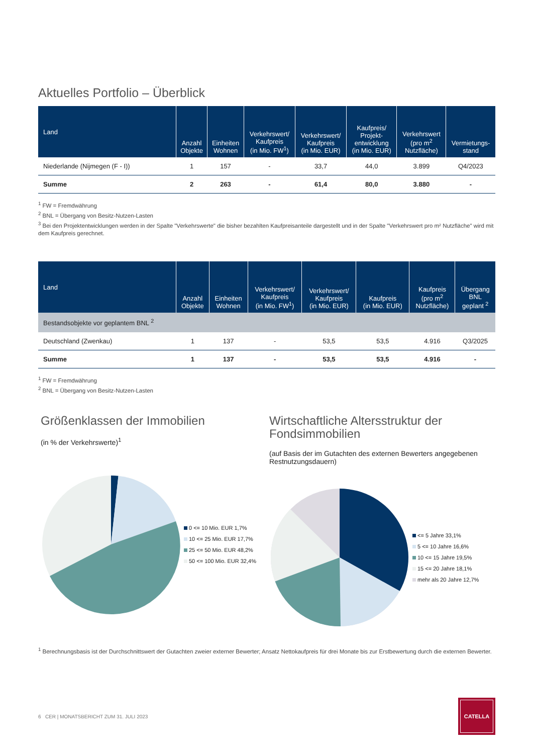Aktuelles Portfolio – Überblick
| Land | Anzahl Objekte | Einheiten Wohnen | Verkehrswert/ Kaufpreis (in Mio. FW<sup>1</sup>) | Verkehrswert/ Kaufpreis (in Mio. EUR) | Kaufpreis/ Projekt- entwicklung (in Mio. EUR) | Verkehrswert (pro m<sup>2</sup> Nutzfläche) | Vermietungs- stand |
| --- | --- | --- | --- | --- | --- | --- | --- |
| Niederlande (Nijmegen (F - I)) | 1 | 157 | - | 33,7 | 44,0 | 3.899 | Q4/2023 |
| Summe | 2 | 263 | - | 61,4 | 80,0 | 3.880 | - |
<sup>1</sup> FW = Fremdwährung
<sup>2</sup> BNL = Übergang von Besitz-Nutzen-Lasten
<sup>3</sup> Bei den Projektentwicklungen werden in der Spalte "Verkehrswerte" die bisher bezahlten Kaufpreisanteile dargestellt und in der Spalte "Verkehrswert pro m² Nutzfläche" wird mit dem Kaufpreis gerechnet.
| Land | Anzahl Objekte | Einheiten Wohnen | Verkehrswert/ Kaufpreis (in Mio. FW<sup>1</sup>) | Verkehrswert/ Kaufpreis (in Mio. EUR) | Kaufpreis (in Mio. EUR) | Kaufpreis (pro m<sup>2</sup> Nutzfläche) | Übergang BNL geplant <sup>2</sup> |
| --- | --- | --- | --- | --- | --- | --- | --- |
| Bestandsobjekte vor geplantem BNL <sup>2</sup> | | | | | | | |
| Deutschland (Zwenkau) | 1 | 137 | - | 53,5 | 53,5 | 4.916 | Q3/2025 |
| Summe | 1 | 137 | - | 53,5 | 53,5 | 4.916 | - |
<sup>1</sup> FW = Fremdwährung
<sup>2</sup> BNL = Übergang von Besitz-Nutzen-Lasten
Größenklassen der Immobilien
(in % der Verkehrswerte)<sup>1</sup>
0 <= 10 Mio. EUR 1,7%
10 <= 25 Mio. EUR 17,7%
25 <= 50 Mio. EUR 48,2%
50 <= 100 Mio. EUR 32,4%
Wirtschaftliche Altersstruktur der Fondsimmobilien
(auf Basis der im Gutachten des externen Bewerters angegebenen Restnutzungsdauern)
<= 5 Jahre 33,1%
5 <= 10 Jahre 16,6%
10 <= 15 Jahre 19,5%
15 <= 20 Jahre 18,1%
mehr als 20 Jahre 12,7%
<sup>1</sup> Berechnungsbasis ist der Durchschnittswert der Gutachten zweier externer Bewerter; Ansatz Nettokaufpreis für drei Monate bis zur Erstbewertung durch die externen Bewerter.
6 CER | MONATSBERICHT ZUM 31. JULI 2023
CATELLA